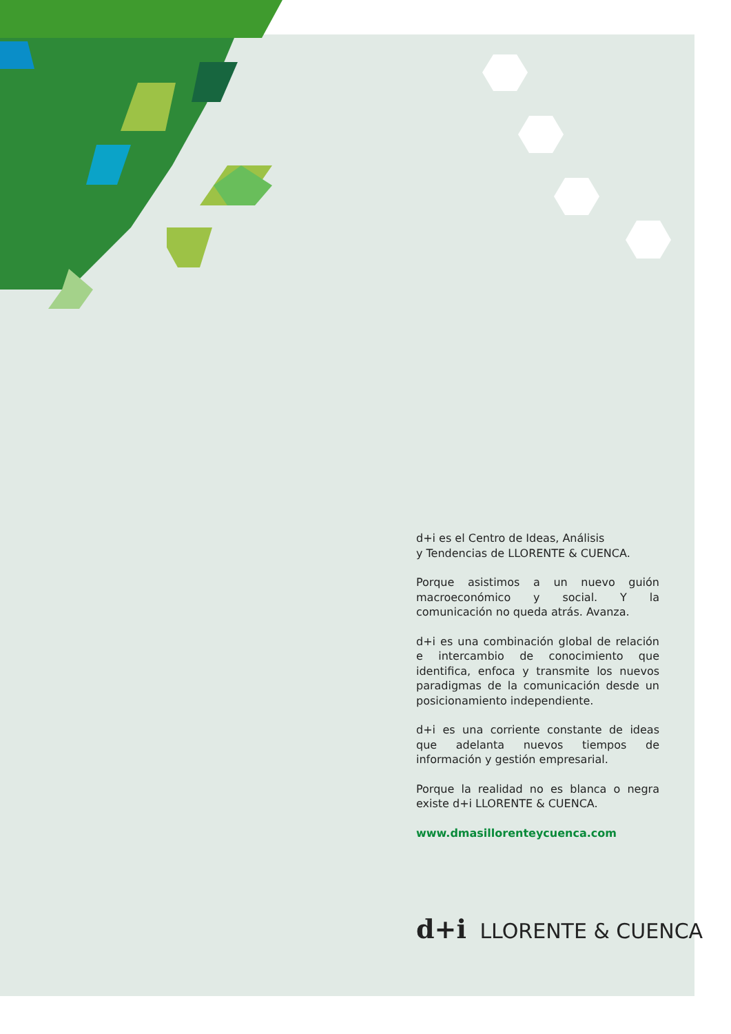d+i es el Centro de Ideas, Análisis
y Tendencias de LLORENTE & CUENCA.
Porque asistimos a un nuevo guión macroeconómico y social. Y la comunicación no queda atrás. Avanza.
d+i es una combinación global de relación e intercambio de conocimiento que identifica, enfoca y transmite los nuevos paradigmas de la comunicación desde un posicionamiento independiente.
d+i es una corriente constante de ideas que adelanta nuevos tiempos de información y gestión empresarial.
Porque la realidad no es blanca o negra existe d+i LLORENTE & CUENCA.
www.dmasillorenteycuenca.com
d+i LLORENTE & CUENCA